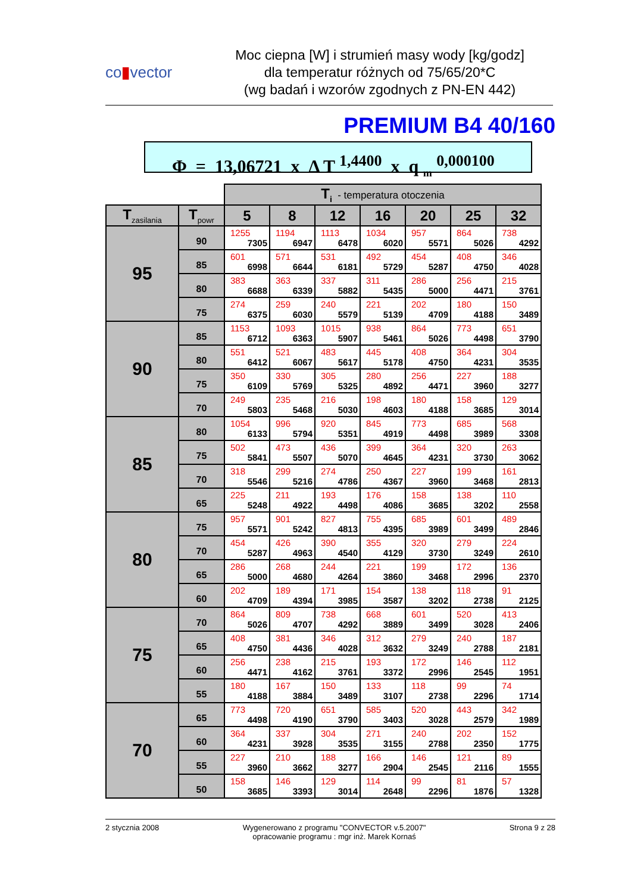co▮vector
Moc ciepna [W] i strumień masy wody [kg/godz]
dla temperatur różnych od 75/65/20*C
(wg badań i wzorów zgodnych z PN-EN 442)
PREMIUM B4 40/160
Φ = 13,06721 x Δ T <sup>1,4400</sup> x q <sub>m</sub> <sup>0,000100</sup>
| | | T<sub>i</sub> - temperatura otoczenia | | | | | | |
| T<sub>zasilania</sub> | T<sub>powr</sub> | 5 | 8 | 12 | 16 | 20 | 25 | 32 |
| 95 | 90 | 1255 7305 | 1194 6947 | 1113 6478 | 1034 6020 | 957 5571 | 864 5026 | 738 4292 |
| | 85 | 601 6998 | 571 6644 | 531 6181 | 492 5729 | 454 5287 | 408 4750 | 346 4028 |
| | 80 | 383 6688 | 363 6339 | 337 5882 | 311 5435 | 286 5000 | 256 4471 | 215 3761 |
| | 75 | 274 6375 | 259 6030 | 240 5579 | 221 5139 | 202 4709 | 180 4188 | 150 3489 |
| 90 | 85 | 1153 6712 | 1093 6363 | 1015 5907 | 938 5461 | 864 5026 | 773 4498 | 651 3790 |
| | 80 | 551 6412 | 521 6067 | 483 5617 | 445 5178 | 408 4750 | 364 4231 | 304 3535 |
| | 75 | 350 6109 | 330 5769 | 305 5325 | 280 4892 | 256 4471 | 227 3960 | 188 3277 |
| | 70 | 249 5803 | 235 5468 | 216 5030 | 198 4603 | 180 4188 | 158 3685 | 129 3014 |
| 85 | 80 | 1054 6133 | 996 5794 | 920 5351 | 845 4919 | 773 4498 | 685 3989 | 568 3308 |
| | 75 | 502 5841 | 473 5507 | 436 5070 | 399 4645 | 364 4231 | 320 3730 | 263 3062 |
| | 70 | 318 5546 | 299 5216 | 274 4786 | 250 4367 | 227 3960 | 199 3468 | 161 2813 |
| | 65 | 225 5248 | 211 4922 | 193 4498 | 176 4086 | 158 3685 | 138 3202 | 110 2558 |
| 80 | 75 | 957 5571 | 901 5242 | 827 4813 | 755 4395 | 685 3989 | 601 3499 | 489 2846 |
| | 70 | 454 5287 | 426 4963 | 390 4540 | 355 4129 | 320 3730 | 279 3249 | 224 2610 |
| | 65 | 286 5000 | 268 4680 | 244 4264 | 221 3860 | 199 3468 | 172 2996 | 136 2370 |
| | 60 | 202 4709 | 189 4394 | 171 3985 | 154 3587 | 138 3202 | 118 2738 | 91 2125 |
| 75 | 70 | 864 5026 | 809 4707 | 738 4292 | 668 3889 | 601 3499 | 520 3028 | 413 2406 |
| | 65 | 408 4750 | 381 4436 | 346 4028 | 312 3632 | 279 3249 | 240 2788 | 187 2181 |
| | 60 | 256 4471 | 238 4162 | 215 3761 | 193 3372 | 172 2996 | 146 2545 | 112 1951 |
| | 55 | 180 4188 | 167 3884 | 150 3489 | 133 3107 | 118 2738 | 99 2296 | 74 1714 |
| 70 | 65 | 773 4498 | 720 4190 | 651 3790 | 585 3403 | 520 3028 | 443 2579 | 342 1989 |
| | 60 | 364 4231 | 337 3928 | 304 3535 | 271 3155 | 240 2788 | 202 2350 | 152 1775 |
| | 55 | 227 3960 | 210 3662 | 188 3277 | 166 2904 | 146 2545 | 121 2116 | 89 1555 |
| | 50 | 158 3685 | 146 3393 | 129 3014 | 114 2648 | 99 2296 | 81 1876 | 57 1328 |
2 stycznia 2008 Wygenerowano z programu "CONVECTOR v.5.2007"
opracowanie programu : mgr inż. Marek Kornaś
Strona 9 z 28